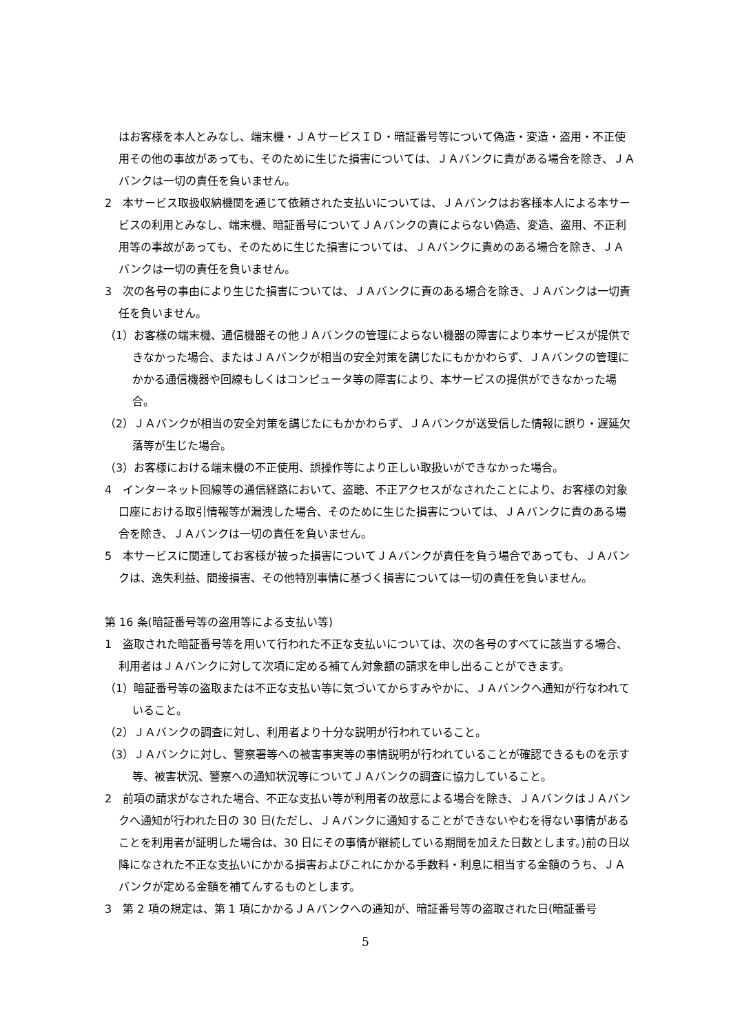はお客様を本人とみなし、端末機・ＪＡサービスＩＤ・暗証番号等について偽造・変造・盗用・不正使用その他の事故があっても、そのために生じた損害については、ＪＡバンクに責がある場合を除き、ＪＡバンクは一切の責任を負いません。
2　本サービス取扱収納機関を通じて依頼された支払いについては、ＪＡバンクはお客様本人による本サービスの利用とみなし、端末機、暗証番号についてＪＡバンクの責によらない偽造、変造、盗用、不正利用等の事故があっても、そのために生じた損害については、ＪＡバンクに責めのある場合を除き、ＪＡバンクは一切の責任を負いません。
3　次の各号の事由により生じた損害については、ＪＡバンクに責のある場合を除き、ＪＡバンクは一切責任を負いません。
（1）お客様の端末機、通信機器その他ＪＡバンクの管理によらない機器の障害により本サービスが提供できなかった場合、またはＪＡバンクが相当の安全対策を講じたにもかかわらず、ＪＡバンクの管理にかかる通信機器や回線もしくはコンピュータ等の障害により、本サービスの提供ができなかった場合。
（2）ＪＡバンクが相当の安全対策を講じたにもかかわらず、ＪＡバンクが送受信した情報に誤り・遅延欠落等が生じた場合。
（3）お客様における端末機の不正使用、誤操作等により正しい取扱いができなかった場合。
4　インターネット回線等の通信経路において、盗聴、不正アクセスがなされたことにより、お客様の対象口座における取引情報等が漏洩した場合、そのために生じた損害については、ＪＡバンクに責のある場合を除き、ＪＡバンクは一切の責任を負いません。
5　本サービスに関連してお客様が被った損害についてＪＡバンクが責任を負う場合であっても、ＪＡバンクは、逸失利益、間接損害、その他特別事情に基づく損害については一切の責任を負いません。
第 16 条(暗証番号等の盗用等による支払い等)
1　盗取された暗証番号等を用いて行われた不正な支払いについては、次の各号のすべてに該当する場合、利用者はＪＡバンクに対して次項に定める補てん対象額の請求を申し出ることができます。
（1）暗証番号等の盗取または不正な支払い等に気づいてからすみやかに、ＪＡバンクへ通知が行なわれていること。
（2）ＪＡバンクの調査に対し、利用者より十分な説明が行われていること。
（3）ＪＡバンクに対し、警察署等への被害事実等の事情説明が行われていることが確認できるものを示す等、被害状況、警察への通知状況等についてＪＡバンクの調査に協力していること。
2　前項の請求がなされた場合、不正な支払い等が利用者の故意による場合を除き、ＪＡバンクはＪＡバンクへ通知が行われた日の 30 日(ただし、ＪＡバンクに通知することができないやむを得ない事情があることを利用者が証明した場合は、30 日にその事情が継続している期間を加えた日数とします。)前の日以降になされた不正な支払いにかかる損害およびこれにかかる手数料・利息に相当する金額のうち、ＪＡバンクが定める金額を補てんするものとします。
3　第 2 項の規定は、第 1 項にかかるＪＡバンクへの通知が、暗証番号等の盗取された日(暗証番号
5